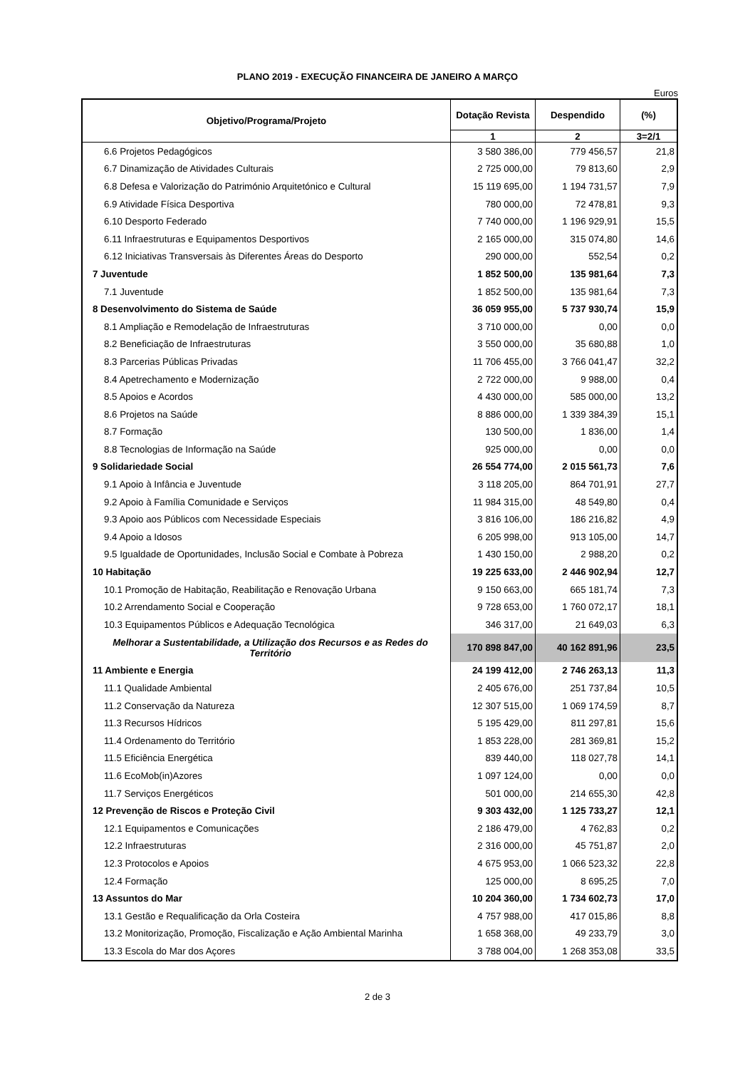PLANO 2019 - EXECUÇÃO FINANCEIRA DE JANEIRO A MARÇO
Euros
| Objetivo/Programa/Projeto | Dotação Revista | Despendido | (%) |
| --- | --- | --- | --- |
| | 1 | 2 | 3=2/1 |
| 6.6 Projetos Pedagógicos | 3 580 386,00 | 779 456,57 | 21,8 |
| 6.7 Dinamização de Atividades Culturais | 2 725 000,00 | 79 813,60 | 2,9 |
| 6.8 Defesa e Valorização do Património Arquitetónico e Cultural | 15 119 695,00 | 1 194 731,57 | 7,9 |
| 6.9 Atividade Física Desportiva | 780 000,00 | 72 478,81 | 9,3 |
| 6.10 Desporto Federado | 7 740 000,00 | 1 196 929,91 | 15,5 |
| 6.11 Infraestruturas e Equipamentos Desportivos | 2 165 000,00 | 315 074,80 | 14,6 |
| 6.12 Iniciativas Transversais às Diferentes Áreas do Desporto | 290 000,00 | 552,54 | 0,2 |
| 7 Juventude | 1 852 500,00 | 135 981,64 | 7,3 |
| 7.1 Juventude | 1 852 500,00 | 135 981,64 | 7,3 |
| 8 Desenvolvimento do Sistema de Saúde | 36 059 955,00 | 5 737 930,74 | 15,9 |
| 8.1 Ampliação e Remodelação de Infraestruturas | 3 710 000,00 | 0,00 | 0,0 |
| 8.2 Beneficiação de Infraestruturas | 3 550 000,00 | 35 680,88 | 1,0 |
| 8.3 Parcerias Públicas Privadas | 11 706 455,00 | 3 766 041,47 | 32,2 |
| 8.4 Apetrechamento e Modernização | 2 722 000,00 | 9 988,00 | 0,4 |
| 8.5 Apoios e Acordos | 4 430 000,00 | 585 000,00 | 13,2 |
| 8.6 Projetos na Saúde | 8 886 000,00 | 1 339 384,39 | 15,1 |
| 8.7 Formação | 130 500,00 | 1 836,00 | 1,4 |
| 8.8 Tecnologias de Informação na Saúde | 925 000,00 | 0,00 | 0,0 |
| 9 Solidariedade Social | 26 554 774,00 | 2 015 561,73 | 7,6 |
| 9.1 Apoio à Infância e Juventude | 3 118 205,00 | 864 701,91 | 27,7 |
| 9.2 Apoio à Família Comunidade e Serviços | 11 984 315,00 | 48 549,80 | 0,4 |
| 9.3 Apoio aos Públicos com Necessidade Especiais | 3 816 106,00 | 186 216,82 | 4,9 |
| 9.4 Apoio a Idosos | 6 205 998,00 | 913 105,00 | 14,7 |
| 9.5 Igualdade de Oportunidades, Inclusão Social e Combate à Pobreza | 1 430 150,00 | 2 988,20 | 0,2 |
| 10 Habitação | 19 225 633,00 | 2 446 902,94 | 12,7 |
| 10.1 Promoção de Habitação, Reabilitação e Renovação Urbana | 9 150 663,00 | 665 181,74 | 7,3 |
| 10.2 Arrendamento Social e Cooperação | 9 728 653,00 | 1 760 072,17 | 18,1 |
| 10.3 Equipamentos Públicos e Adequação Tecnológica | 346 317,00 | 21 649,03 | 6,3 |
| Melhorar a Sustentabilidade, a Utilização dos Recursos e as Redes do Território | 170 898 847,00 | 40 162 891,96 | 23,5 |
| 11 Ambiente e Energia | 24 199 412,00 | 2 746 263,13 | 11,3 |
| 11.1 Qualidade Ambiental | 2 405 676,00 | 251 737,84 | 10,5 |
| 11.2 Conservação da Natureza | 12 307 515,00 | 1 069 174,59 | 8,7 |
| 11.3 Recursos Hídricos | 5 195 429,00 | 811 297,81 | 15,6 |
| 11.4 Ordenamento do Território | 1 853 228,00 | 281 369,81 | 15,2 |
| 11.5 Eficiência Energética | 839 440,00 | 118 027,78 | 14,1 |
| 11.6 EcoMob(in)Azores | 1 097 124,00 | 0,00 | 0,0 |
| 11.7 Serviços Energéticos | 501 000,00 | 214 655,30 | 42,8 |
| 12 Prevenção de Riscos e Proteção Civil | 9 303 432,00 | 1 125 733,27 | 12,1 |
| 12.1 Equipamentos e Comunicações | 2 186 479,00 | 4 762,83 | 0,2 |
| 12.2 Infraestruturas | 2 316 000,00 | 45 751,87 | 2,0 |
| 12.3 Protocolos e Apoios | 4 675 953,00 | 1 066 523,32 | 22,8 |
| 12.4 Formação | 125 000,00 | 8 695,25 | 7,0 |
| 13 Assuntos do Mar | 10 204 360,00 | 1 734 602,73 | 17,0 |
| 13.1 Gestão e Requalificação da Orla Costeira | 4 757 988,00 | 417 015,86 | 8,8 |
| 13.2 Monitorização, Promoção, Fiscalização e Ação Ambiental Marinha | 1 658 368,00 | 49 233,79 | 3,0 |
| 13.3 Escola do Mar dos Açores | 3 788 004,00 | 1 268 353,08 | 33,5 |
2 de 3